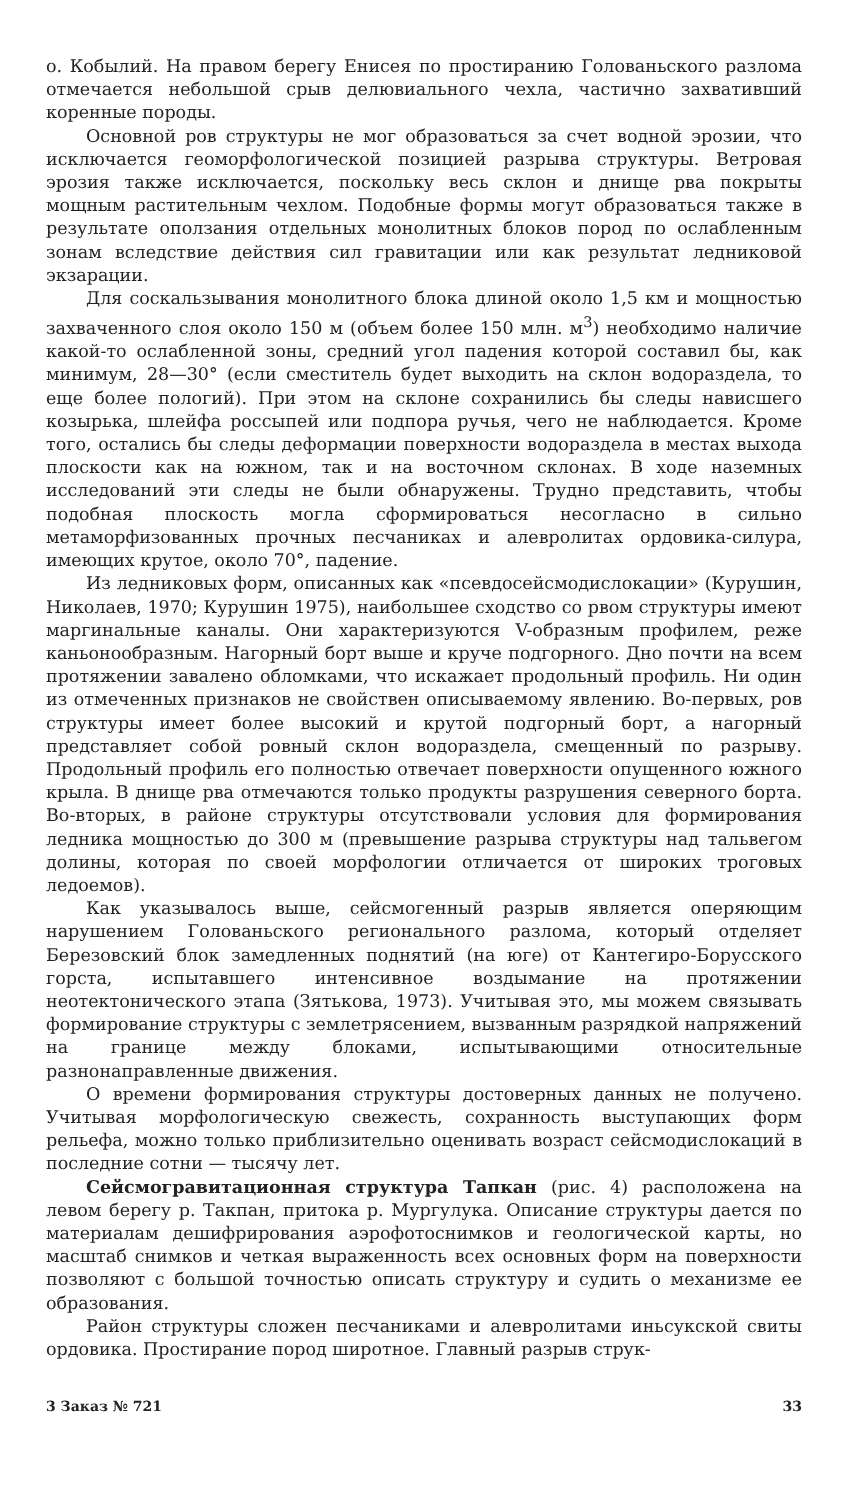о. Кобылий. На правом берегу Енисея по простиранию Голованьского разлома отмечается небольшой срыв делювиального чехла, частично захвативший коренные породы.
Основной ров структуры не мог образоваться за счет водной эрозии, что исключается геоморфологической позицией разрыва структуры. Ветровая эрозия также исключается, поскольку весь склон и днище рва покрыты мощным растительным чехлом. Подобные формы могут образоваться также в результате оползания отдельных монолитных блоков пород по ослабленным зонам вследствие действия сил гравитации или как результат ледниковой экзарации.
Для соскальзывания монолитного блока длиной около 1,5 км и мощностью захваченного слоя около 150 м (объем более 150 млн. м<sup>3</sup>) необходимо наличие какой-то ослабленной зоны, средний угол падения которой составил бы, как минимум, 28—30° (если сместитель будет выходить на склон водораздела, то еще более пологий). При этом на склоне сохранились бы следы нависшего козырька, шлейфа россыпей или подпора ручья, чего не наблюдается. Кроме того, остались бы следы деформации поверхности водораздела в местах выхода плоскости как на южном, так и на восточном склонах. В ходе наземных исследований эти следы не были обнаружены. Трудно представить, чтобы подобная плоскость могла сформироваться несогласно в сильно метаморфизованных прочных песчаниках и алевролитах ордовика-силура, имеющих крутое, около 70°, падение.
Из ледниковых форм, описанных как «псевдосейсмодислокации» (Курушин, Николаев, 1970; Курушин 1975), наибольшее сходство со рвом структуры имеют маргинальные каналы. Они характеризуются V-образным профилем, реже каньонообразным. Нагорный борт выше и круче подгорного. Дно почти на всем протяжении завалено обломками, что искажает продольный профиль. Ни один из отмеченных признаков не свойствен описываемому явлению. Во-первых, ров структуры имеет более высокий и крутой подгорный борт, а нагорный представляет собой ровный склон водораздела, смещенный по разрыву. Продольный профиль его полностью отвечает поверхности опущенного южного крыла. В днище рва отмечаются только продукты разрушения северного борта. Во-вторых, в районе структуры отсутствовали условия для формирования ледника мощностью до 300 м (превышение разрыва структуры над тальвегом долины, которая по своей морфологии отличается от широких троговых ледоемов).
Как указывалось выше, сейсмогенный разрыв является оперяющим нарушением Голованьского регионального разлома, который отделяет Березовский блок замедленных поднятий (на юге) от Кантегиро-Борусского горста, испытавшего интенсивное воздымание на протяжении неотектонического этапа (Зятькова, 1973). Учитывая это, мы можем связывать формирование структуры с землетрясением, вызванным разрядкой напряжений на границе между блоками, испытывающими относительные разнонаправленные движения.
О времени формирования структуры достоверных данных не получено. Учитывая морфологическую свежесть, сохранность выступающих форм рельефа, можно только приблизительно оценивать возраст сейсмодислокаций в последние сотни — тысячу лет.
Сейсмогравитационная структура Тапкан (рис. 4) расположена на левом берегу р. Такпан, притока р. Мургулука. Описание структуры дается по материалам дешифрирования аэрофотоснимков и геологической карты, но масштаб снимков и четкая выраженность всех основных форм на поверхности позволяют с большой точностью описать структуру и судить о механизме ее образования.
Район структуры сложен песчаниками и алевролитами иньсукской свиты ордовика. Простирание пород широтное. Главный разрыв струк-
3 Заказ № 721 33